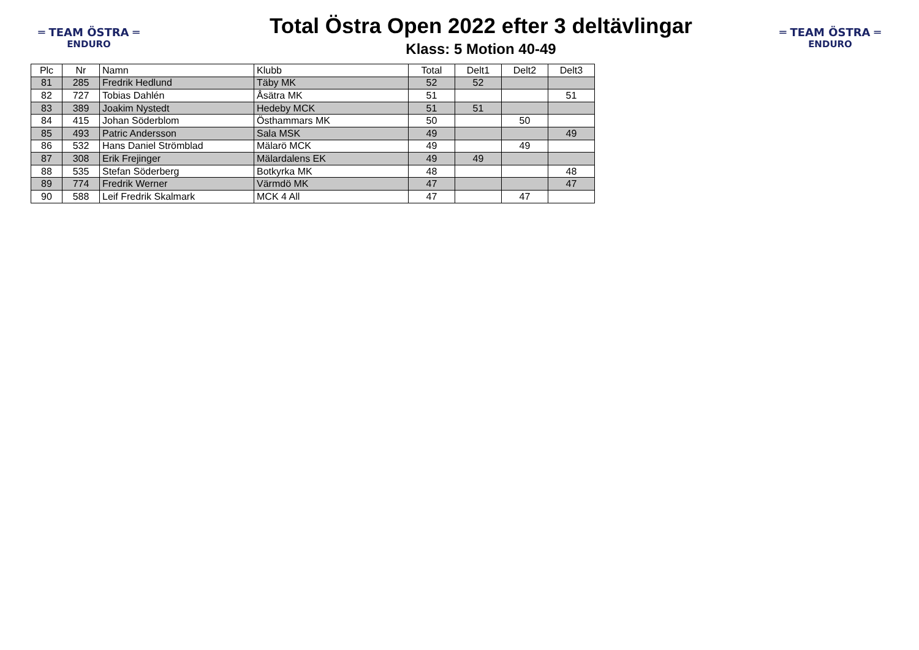═ TEAM ÖSTRA ═
ENDURO
Total Östra Open 2022 efter 3 deltävlingar
Klass: 5 Motion 40-49
═ TEAM ÖSTRA ═
ENDURO
| Plc | Nr | Namn | Klubb | Total | Delt1 | Delt2 | Delt3 |
| --- | --- | --- | --- | --- | --- | --- | --- |
| 81 | 285 | Fredrik Hedlund | Täby MK | 52 | 52 | | |
| 82 | 727 | Tobias Dahlén | Åsätra MK | 51 | | | 51 |
| 83 | 389 | Joakim Nystedt | Hedeby MCK | 51 | 51 | | |
| 84 | 415 | Johan Söderblom | Östhammars MK | 50 | | 50 | |
| 85 | 493 | Patric Andersson | Sala MSK | 49 | | | 49 |
| 86 | 532 | Hans Daniel Strömblad | Mälarö MCK | 49 | | 49 | |
| 87 | 308 | Erik Frejinger | Mälardalens EK | 49 | 49 | | |
| 88 | 535 | Stefan Söderberg | Botkyrka MK | 48 | | | 48 |
| 89 | 774 | Fredrik Werner | Värmdö MK | 47 | | | 47 |
| 90 | 588 | Leif Fredrik Skalmark | MCK 4 All | 47 | | 47 | |